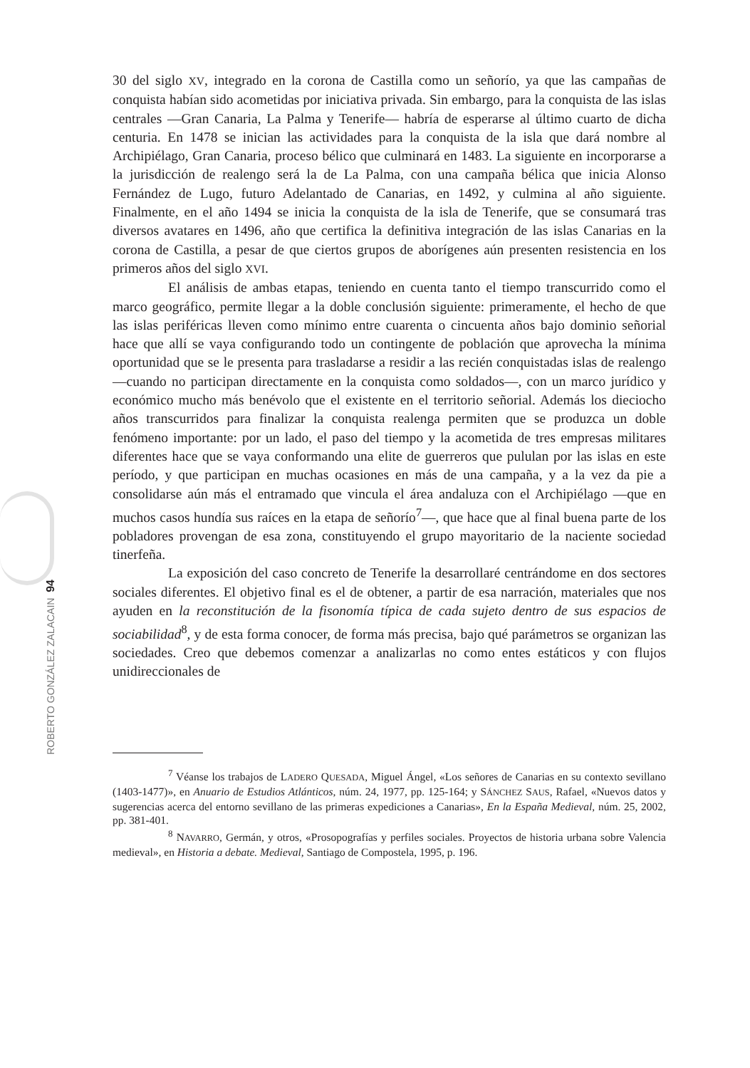ROBERTO GONZÁLEZ ZALACAIN 94
30 del siglo XV, integrado en la corona de Castilla como un señorío, ya que las campañas de conquista habían sido acometidas por iniciativa privada. Sin embargo, para la conquista de las islas centrales —Gran Canaria, La Palma y Tenerife— habría de esperarse al último cuarto de dicha centuria. En 1478 se inician las actividades para la conquista de la isla que dará nombre al Archipiélago, Gran Canaria, proceso bélico que culminará en 1483. La siguiente en incorporarse a la jurisdicción de realengo será la de La Palma, con una campaña bélica que inicia Alonso Fernández de Lugo, futuro Adelantado de Canarias, en 1492, y culmina al año siguiente. Finalmente, en el año 1494 se inicia la conquista de la isla de Tenerife, que se consumará tras diversos avatares en 1496, año que certifica la definitiva integración de las islas Canarias en la corona de Castilla, a pesar de que ciertos grupos de aborígenes aún presenten resistencia en los primeros años del siglo XVI.
El análisis de ambas etapas, teniendo en cuenta tanto el tiempo transcurrido como el marco geográfico, permite llegar a la doble conclusión siguiente: primeramente, el hecho de que las islas periféricas lleven como mínimo entre cuarenta o cincuenta años bajo dominio señorial hace que allí se vaya configurando todo un contingente de población que aprovecha la mínima oportunidad que se le presenta para trasladarse a residir a las recién conquistadas islas de realengo —cuando no participan directamente en la conquista como soldados—, con un marco jurídico y económico mucho más benévolo que el existente en el territorio señorial. Además los dieciocho años transcurridos para finalizar la conquista realenga permiten que se produzca un doble fenómeno importante: por un lado, el paso del tiempo y la acometida de tres empresas militares diferentes hace que se vaya conformando una elite de guerreros que pululan por las islas en este período, y que participan en muchas ocasiones en más de una campaña, y a la vez da pie a consolidarse aún más el entramado que vincula el área andaluza con el Archipiélago —que en muchos casos hundía sus raíces en la etapa de señorío<sup>7</sup>—, que hace que al final buena parte de los pobladores provengan de esa zona, constituyendo el grupo mayoritario de la naciente sociedad tinerfeña.
La exposición del caso concreto de Tenerife la desarrollaré centrándome en dos sectores sociales diferentes. El objetivo final es el de obtener, a partir de esa narración, materiales que nos ayuden en la reconstitución de la fisonomía típica de cada sujeto dentro de sus espacios de sociabilidad<sup>8</sup>, y de esta forma conocer, de forma más precisa, bajo qué parámetros se organizan las sociedades. Creo que debemos comenzar a analizarlas no como entes estáticos y con flujos unidireccionales de
<sup>7</sup> Véanse los trabajos de LADERO QUESADA, Miguel Ángel, «Los señores de Canarias en su contexto sevillano (1403-1477)», en Anuario de Estudios Atlánticos, núm. 24, 1977, pp. 125-164; y SÁNCHEZ SAUS, Rafael, «Nuevos datos y sugerencias acerca del entorno sevillano de las primeras expediciones a Canarias», En la España Medieval, núm. 25, 2002, pp. 381-401.
<sup>8</sup> NAVARRO, Germán, y otros, «Prosopografías y perfiles sociales. Proyectos de historia urbana sobre Valencia medieval», en Historia a debate. Medieval, Santiago de Compostela, 1995, p. 196.